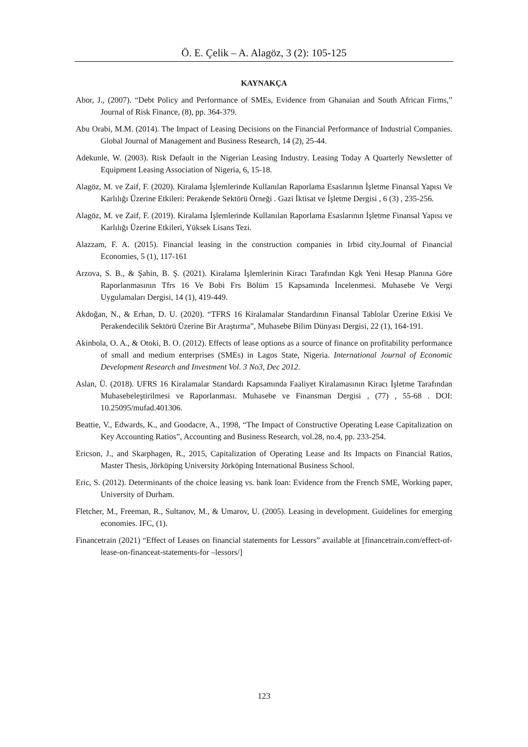Ö. E. Çelik – A. Alagöz, 3 (2): 105-125
KAYNAKÇA
Abor, J., (2007). “Debt Policy and Performance of SMEs, Evidence from Ghanaian and South African Firms,” Journal of Risk Finance, (8), pp. 364-379.
Abu Orabi, M.M. (2014). The Impact of Leasing Decisions on the Financial Performance of Industrial Companies. Global Journal of Management and Business Research, 14 (2), 25-44.
Adekunle, W. (2003). Risk Default in the Nigerian Leasing Industry. Leasing Today A Quarterly Newsletter of Equipment Leasing Association of Nigeria, 6, 15-18.
Alagöz, M. ve Zaif, F. (2020). Kiralama İşlemlerinde Kullanılan Raporlama Esaslarının İşletme Finansal Yapısı Ve Karlılığı Üzerine Etkileri: Perakende Sektörü Örneği . Gazi İktisat ve İşletme Dergisi , 6 (3) , 235-256.
Alagöz, M. ve Zaif, F. (2019). Kiralama İşlemlerinde Kullanılan Raporlama Esaslarının İşletme Finansal Yapısı ve Karlılığı Üzerine Etkileri, Yüksek Lisans Tezi.
Alazzam, F. A. (2015). Financial leasing in the construction companies in Irbid city.Journal of Financial Economies, 5 (1), 117-161
Arzova, S. B., & Şahin, B. Ş. (2021). Kiralama İşlemlerinin Kiracı Tarafından Kgk Yeni Hesap Planına Göre Raporlanmasının Tfrs 16 Ve Bobi Frs Bölüm 15 Kapsamında İncelenmesi. Muhasebe Ve Vergi Uygulamaları Dergisi, 14 (1), 419-449.
Akdoğan, N., & Erhan, D. U. (2020). “TFRS 16 Kiralamalar Standardının Finansal Tablolar Üzerine Etkisi Ve Perakendecilik Sektörü Üzerine Bir Araştırma”, Muhasebe Bilim Dünyası Dergisi, 22 (1), 164-191.
Akinbola, O. A., & Otoki, B. O. (2012). Effects of lease options as a source of finance on profitability performance of small and medium enterprises (SMEs) in Lagos State, Nigeria. International Journal of Economic Development Research and Investment Vol. 3 No3, Dec 2012.
Aslan, Ü. (2018). UFRS 16 Kiralamalar Standardı Kapsamında Faaliyet Kiralamasının Kiracı İşletme Tarafından Muhasebeleştirilmesi ve Raporlanması. Muhasebe ve Finansman Dergisi , (77) , 55-68 . DOI: 10.25095/mufad.401306.
Beattie, V., Edwards, K., and Goodacre, A., 1998, “The Impact of Constructive Operating Lease Capitalization on Key Accounting Ratios”, Accounting and Business Research, vol.28, no.4, pp. 233-254.
Ericson, J., and Skarphagen, R., 2015, Capitalization of Operating Lease and Its Impacts on Financial Ratios, Master Thesis, Jörköping University Jörköping International Business School.
Eric, S. (2012). Determinants of the choice leasing vs. bank loan: Evidence from the French SME, Working paper, University of Durham.
Fletcher, M., Freeman, R., Sultanov, M., & Umarov, U. (2005). Leasing in development. Guidelines for emerging economies. IFC, (1).
Financetrain (2021) “Effect of Leases on financial statements for Lessors” available at [financetrain.com/effect-of-lease-on-financeat-statements-for –lessors/]
123